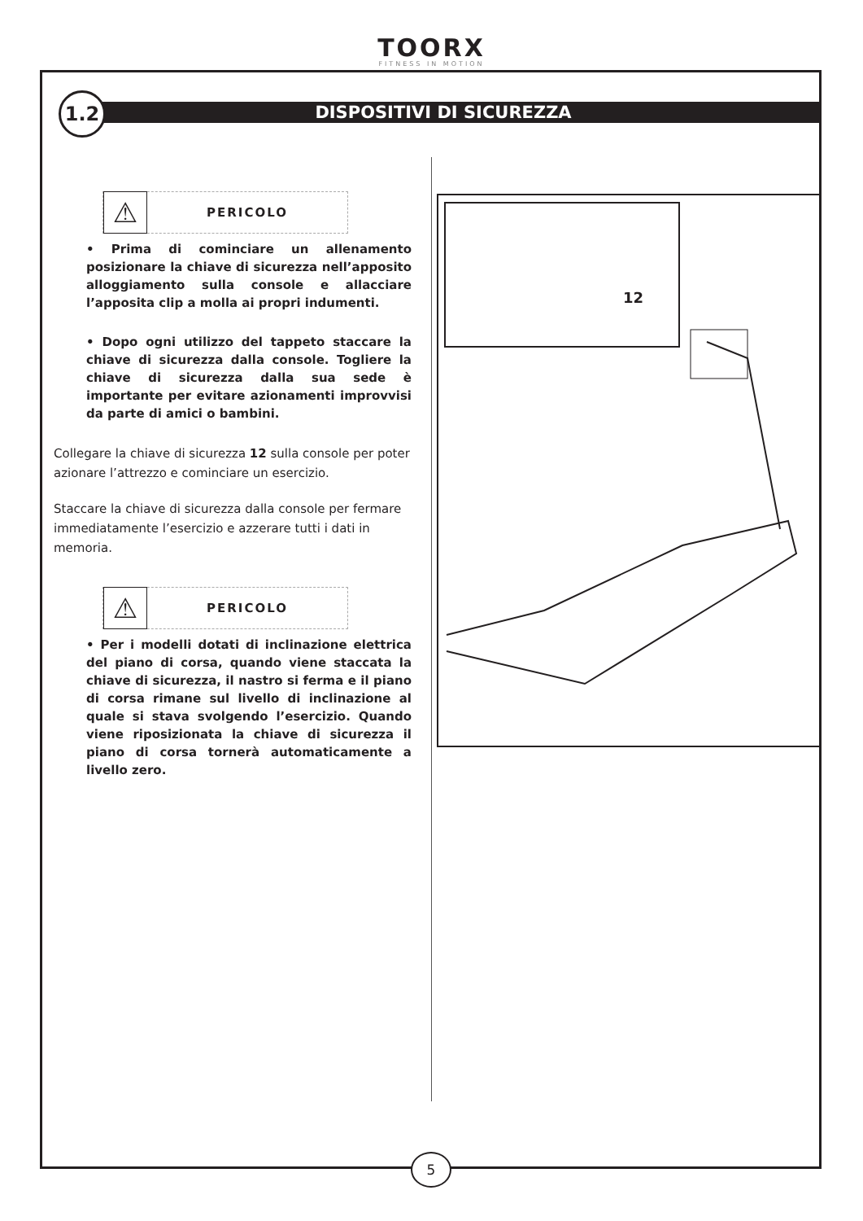TOORX
FITNESS IN MOTION
DISPOSITIVI DI SICUREZZA
1.2
⚠
PERICOLO
• Prima di cominciare un allenamento posizionare la chiave di sicurezza nell’apposito alloggiamento sulla console e allacciare l’apposita clip a molla ai propri indumenti.
• Dopo ogni utilizzo del tappeto staccare la chiave di sicurezza dalla console. Togliere la chiave di sicurezza dalla sua sede è importante per evitare azionamenti improvvisi da parte di amici o bambini.
Collegare la chiave di sicurezza 12 sulla console per poter azionare l’attrezzo e cominciare un esercizio.
Staccare la chiave di sicurezza dalla console per fermare immediatamente l’esercizio e azzerare tutti i dati in memoria.
⚠
PERICOLO
• Per i modelli dotati di inclinazione elettrica del piano di corsa, quando viene staccata la chiave di sicurezza, il nastro si ferma e il piano di corsa rimane sul livello di inclinazione al quale si stava svolgendo l’esercizio. Quando viene riposizionata la chiave di sicurezza il piano di corsa tornerà automaticamente a livello zero.
12
5